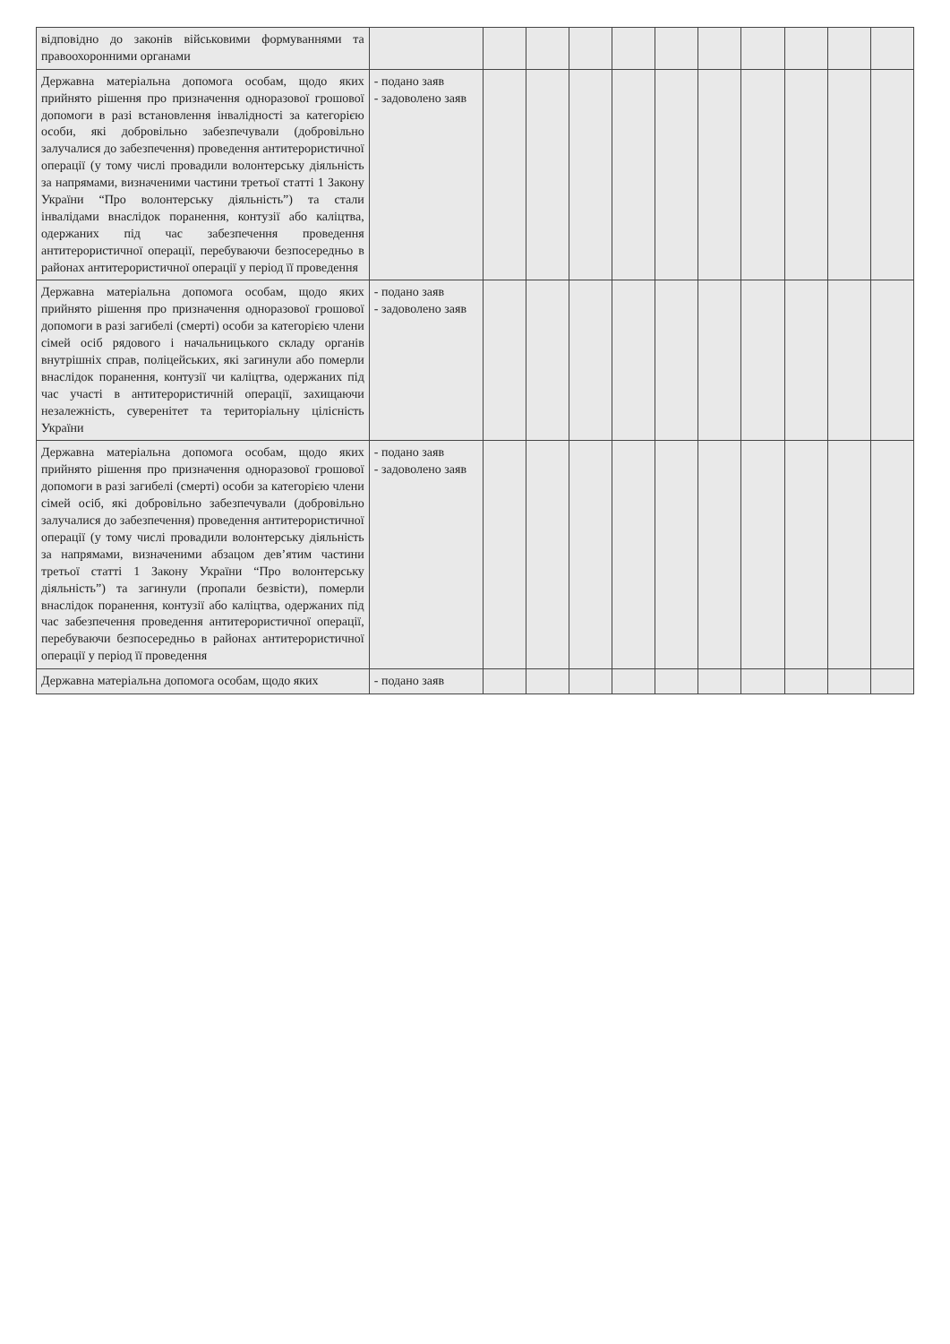| відповідно до законів військовими формуваннями та правоохоронними органами | | | | | | | | | | | |
| Державна матеріальна допомога особам, щодо яких прийнято рішення про призначення одноразової грошової допомоги в разі встановлення інвалідності за категорією особи, які добровільно забезпечували (добровільно залучалися до забезпечення) проведення антитерористичної операції (у тому числі провадили волонтерську діяльність за напрямами, визначеними частини третьої статті 1 Закону України “Про волонтерську діяльність”) та стали інвалідами внаслідок поранення, контузії або каліцтва, одержаних під час забезпечення проведення антитерористичної операції, перебуваючи безпосередньо в районах антитерористичної операції у період її проведення | - подано заяв - задоволено заяв | | | | | | | | | | |
| Державна матеріальна допомога особам, щодо яких прийнято рішення про призначення одноразової грошової допомоги в разі загибелі (смерті) особи за категорією члени сімей осіб рядового і начальницького складу органів внутрішніх справ, поліцейських, які загинули або померли внаслідок поранення, контузії чи каліцтва, одержаних під час участі в антитерористичній операції, захищаючи незалежність, суверенітет та територіальну цілісність України | - подано заяв - задоволено заяв | | | | | | | | | | |
| Державна матеріальна допомога особам, щодо яких прийнято рішення про призначення одноразової грошової допомоги в разі загибелі (смерті) особи за категорією члени сімей осіб, які добровільно забезпечували (добровільно залучалися до забезпечення) проведення антитерористичної операції (у тому числі провадили волонтерську діяльність за напрямами, визначеними абзацом дев’ятим частини третьої статті 1 Закону України “Про волонтерську діяльність”) та загинули (пропали безвісти), померли внаслідок поранення, контузії або каліцтва, одержаних під час забезпечення проведення антитерористичної операції, перебуваючи безпосередньо в районах антитерористичної операції у період її проведення | - подано заяв - задоволено заяв | | | | | | | | | | |
| Державна матеріальна допомога особам, щодо яких | - подано заяв | | | | | | | | | | |